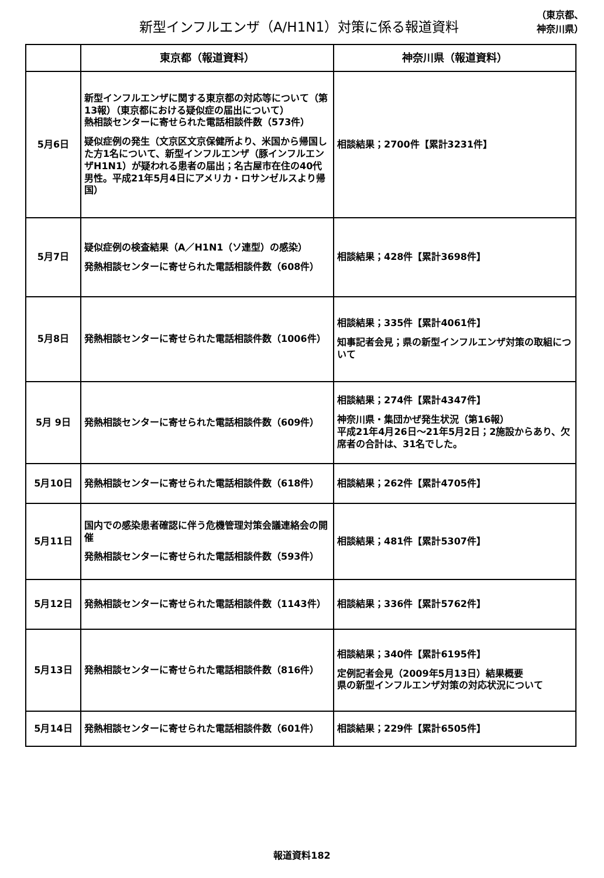新型インフルエンザ（A/H1N1）対策に係る報道資料
（東京都、
神奈川県）
| | 東京都（報道資料） | 神奈川県（報道資料） |
| --- | --- | --- |
| 5月6日 | 新型インフルエンザに関する東京都の対応等について（第13報）（東京都における疑似症の届出について） 熱相談センターに寄せられた電話相談件数（573件） 疑似症例の発生（文京区文京保健所より、米国から帰国した方1名について、新型インフルエンザ（豚インフルエンザH1N1）が疑われる患者の届出；名古屋市在住の40代男性。平成21年5月4日にアメリカ・ロサンゼルスより帰国） | 相談結果；2700件【累計3231件】 |
| 5月7日 | 疑似症例の検査結果（A／H1N1（ソ連型）の感染） 発熱相談センターに寄せられた電話相談件数（608件） | 相談結果；428件【累計3698件】 |
| 5月8日 | 発熱相談センターに寄せられた電話相談件数（1006件） | 相談結果；335件【累計4061件】 知事記者会見；県の新型インフルエンザ対策の取組について |
| 5月 9日 | 発熱相談センターに寄せられた電話相談件数（609件） | 相談結果；274件【累計4347件】 神奈川県・集団かぜ発生状況（第16報） 平成21年4月26日～21年5月2日；2施設からあり、欠席者の合計は、31名でした。 |
| 5月10日 | 発熱相談センターに寄せられた電話相談件数（618件） | 相談結果；262件【累計4705件】 |
| 5月11日 | 国内での感染患者確認に伴う危機管理対策会議連絡会の開催 発熱相談センターに寄せられた電話相談件数（593件） | 相談結果；481件【累計5307件】 |
| 5月12日 | 発熱相談センターに寄せられた電話相談件数（1143件） | 相談結果；336件【累計5762件】 |
| 5月13日 | 発熱相談センターに寄せられた電話相談件数（816件） | 相談結果；340件【累計6195件】 定例記者会見（2009年5月13日）結果概要 県の新型インフルエンザ対策の対応状況について |
| 5月14日 | 発熱相談センターに寄せられた電話相談件数（601件） | 相談結果；229件【累計6505件】 |
報道資料182